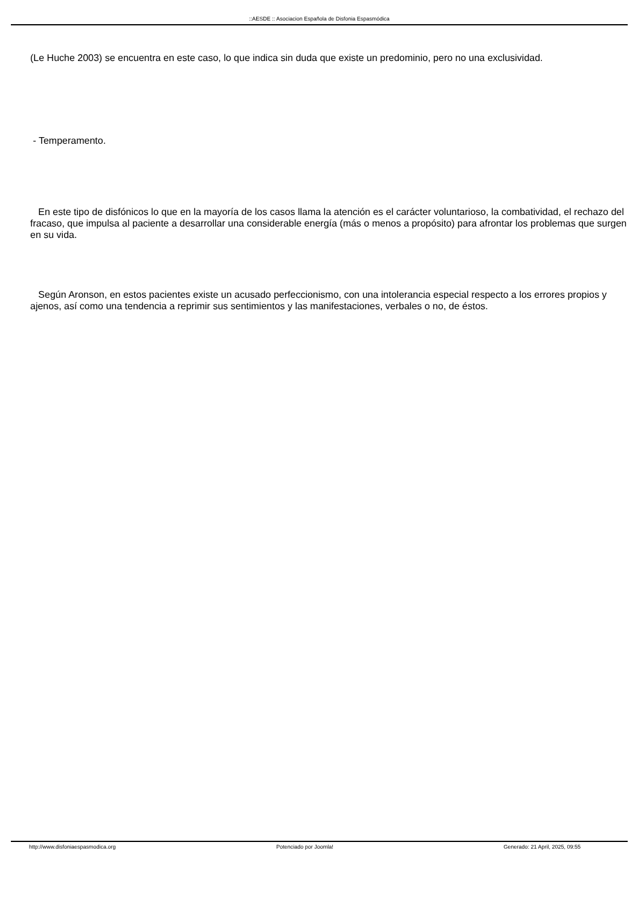::AESDE :: Asociacion Española de Disfonia Espasmódica
(Le Huche 2003) se encuentra en este caso, lo que indica sin duda que existe un predominio, pero no una exclusividad.
- Temperamento.
En este tipo de disfónicos lo que en la mayoría de los casos llama la atención es el carácter voluntarioso, la combatividad, el rechazo del fracaso, que impulsa al paciente a desarrollar una considerable energía (más o menos a propósito) para afrontar los problemas que surgen en su vida.
Según Aronson, en estos pacientes existe un acusado perfeccionismo, con una intolerancia especial respecto a los errores propios y ajenos, así como una tendencia a reprimir sus sentimientos y las manifestaciones, verbales o no, de éstos.
http://www.disfoniaespasmodica.org Potenciado por Joomla! Generado: 21 April, 2025, 09:55